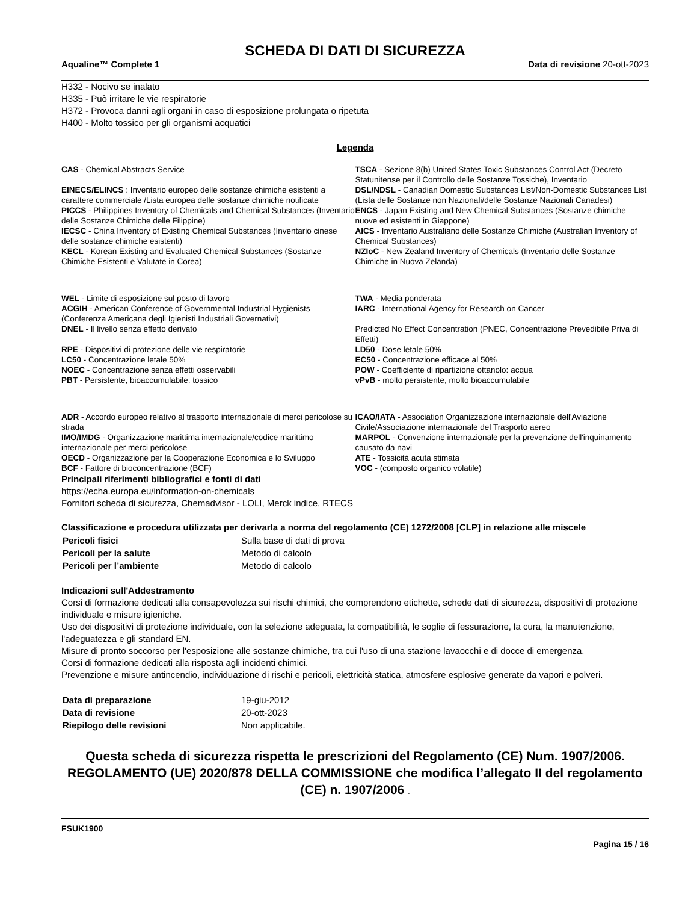SCHEDA DI DATI DI SICUREZZA
Aqualine™ Complete 1 Data di revisione 20-ott-2023
H332 - Nocivo se inalato
H335 - Può irritare le vie respiratorie
H372 - Provoca danni agli organi in caso di esposizione prolungata o ripetuta
H400 - Molto tossico per gli organismi acquatici
Legenda
| CAS - Chemical Abstracts Service | TSCA - Sezione 8(b) United States Toxic Substances Control Act (Decreto Statunitense per il Controllo delle Sostanze Tossiche), Inventario |
| EINECS/ELINCS : Inventario europeo delle sostanze chimiche esistenti a carattere commerciale /Lista europea delle sostanze chimiche notificate | DSL/NDSL - Canadian Domestic Substances List/Non-Domestic Substances List (Lista delle Sostanze non Nazionali/delle Sostanze Nazionali Canadesi) |
| PICCS - Philippines Inventory of Chemicals and Chemical Substances (Inventario delle Sostanze Chimiche delle Filippine) | ENCS - Japan Existing and New Chemical Substances (Sostanze chimiche nuove ed esistenti in Giappone) |
| IECSC - China Inventory of Existing Chemical Substances (Inventario cinese delle sostanze chimiche esistenti) | AICS - Inventario Australiano delle Sostanze Chimiche (Australian Inventory of Chemical Substances) |
| KECL - Korean Existing and Evaluated Chemical Substances (Sostanze Chimiche Esistenti e Valutate in Corea) | NZIoC - New Zealand Inventory of Chemicals (Inventario delle Sostanze Chimiche in Nuova Zelanda) |
| WEL - Limite di esposizione sul posto di lavoro | TWA - Media ponderata |
| ACGIH - American Conference of Governmental Industrial Hygienists (Conferenza Americana degli Igienisti Industriali Governativi) | IARC - International Agency for Research on Cancer |
| DNEL - Il livello senza effetto derivato | Predicted No Effect Concentration (PNEC, Concentrazione Prevedibile Priva di Effetti) |
| RPE - Dispositivi di protezione delle vie respiratorie | LD50 - Dose letale 50% |
| LC50 - Concentrazione letale 50% | EC50 - Concentrazione efficace al 50% |
| NOEC - Concentrazione senza effetti osservabili | POW - Coefficiente di ripartizione ottanolo: acqua |
| PBT - Persistente, bioaccumulabile, tossico | vPvB - molto persistente, molto bioaccumulabile |
| ADR - Accordo europeo relativo al trasporto internazionale di merci pericolose su strada | ICAO/IATA - Association Organizzazione internazionale dell'Aviazione Civile/Associazione internazionale del Trasporto aereo |
| IMO/IMDG - Organizzazione marittima internazionale/codice marittimo internazionale per merci pericolose | MARPOL - Convenzione internazionale per la prevenzione dell'inquinamento causato da navi |
| OECD - Organizzazione per la Cooperazione Economica e lo Sviluppo | ATE - Tossicità acuta stimata |
| BCF - Fattore di bioconcentrazione (BCF) | VOC - (composto organico volatile) |
Principali riferimenti bibliografici e fonti di dati
https://echa.europa.eu/information-on-chemicals
Fornitori scheda di sicurezza, Chemadvisor - LOLI, Merck indice, RTECS
Classificazione e procedura utilizzata per derivarla a norma del regolamento (CE) 1272/2008 [CLP] in relazione alle miscele
| Pericoli fisici | Sulla base di dati di prova |
| Pericoli per la salute | Metodo di calcolo |
| Pericoli per l’ambiente | Metodo di calcolo |
Indicazioni sull'Addestramento
Corsi di formazione dedicati alla consapevolezza sui rischi chimici, che comprendono etichette, schede dati di sicurezza, dispositivi di protezione individuale e misure igieniche.
Uso dei dispositivi di protezione individuale, con la selezione adeguata, la compatibilità, le soglie di fessurazione, la cura, la manutenzione, l'adeguatezza e gli standard EN.
Misure di pronto soccorso per l'esposizione alle sostanze chimiche, tra cui l'uso di una stazione lavaocchi e di docce di emergenza.
Corsi di formazione dedicati alla risposta agli incidenti chimici.
Prevenzione e misure antincendio, individuazione di rischi e pericoli, elettricità statica, atmosfere esplosive generate da vapori e polveri.
| Data di preparazione | 19-giu-2012 |
| Data di revisione | 20-ott-2023 |
| Riepilogo delle revisioni | Non applicabile. |
Questa scheda di sicurezza rispetta le prescrizioni del Regolamento (CE) Num. 1907/2006.
REGOLAMENTO (UE) 2020/878 DELLA COMMISSIONE che modifica l’allegato II del regolamento (CE) n. 1907/2006 .
FSUK1900
Pagina 15 / 16